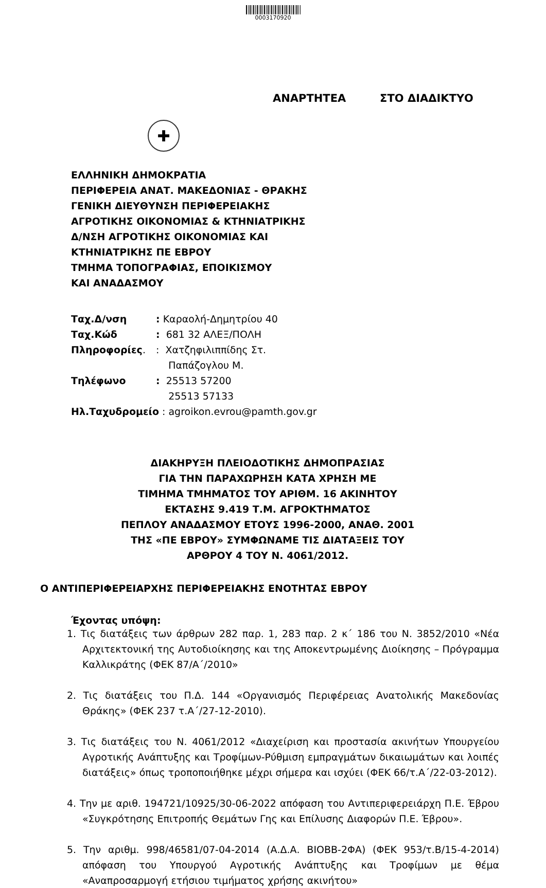0003170920
ΑΝΑΡΤΗΤΕΑ ΣΤΟ ΔΙΑΔΙΚΤΥΟ
✚
ΕΛΛΗΝΙΚΗ ΔΗΜΟΚΡΑΤΙΑ
ΠΕΡΙΦΕΡΕΙΑ ΑΝΑΤ. ΜΑΚΕΔΟΝΙΑΣ - ΘΡΑΚΗΣ
ΓΕΝΙΚΗ ΔΙΕΥΘΥΝΣΗ ΠΕΡΙΦΕΡΕΙΑΚΗΣ
ΑΓΡΟΤΙΚΗΣ ΟΙΚΟΝΟΜΙΑΣ & ΚΤΗΝΙΑΤΡΙΚΗΣ
Δ/ΝΣΗ ΑΓΡΟΤΙΚΗΣ ΟΙΚΟΝΟΜΙΑΣ ΚΑΙ
ΚΤΗΝΙΑΤΡΙΚΗΣ ΠΕ ΕΒΡΟΥ
ΤΜΗΜΑ ΤΟΠΟΓΡΑΦΙΑΣ, ΕΠΟΙΚΙΣΜΟΥ
ΚΑΙ ΑΝΑΔΑΣΜΟΥ
| Ταχ.Δ/νση | : Καραολή-Δημητρίου 40 |
| Ταχ.Κώδ | : 681 32 ΑΛΕΞ/ΠΟΛΗ |
| Πληροφορίες . | : Χατζηφιλιππίδης Στ. Παπάζογλου Μ. |
| Τηλέφωνο | : 25513 57200 25513 57133 |
| Ηλ.Ταχυδρομείο : agroikon.evrou@pamth.gov.gr | |
ΔΙΑΚΗΡΥΞΗ ΠΛΕΙΟΔΟΤΙΚΗΣ ΔΗΜΟΠΡΑΣΙΑΣ
ΓΙΑ ΤΗΝ ΠΑΡΑΧΩΡΗΣΗ ΚΑΤΑ ΧΡΗΣΗ ΜΕ
ΤΙΜΗΜΑ ΤΜΗΜΑΤΟΣ ΤΟΥ ΑΡΙΘΜ. 16 ΑΚΙΝΗΤΟΥ
ΕΚΤΑΣΗΣ 9.419 Τ.Μ. ΑΓΡΟΚΤΗΜΑΤΟΣ
ΠΕΠΛΟΥ ΑΝΑΔΑΣΜΟΥ ΕΤΟΥΣ 1996-2000, ΑΝΑΘ. 2001
ΤΗΣ «ΠΕ ΕΒΡΟΥ» ΣΥΜΦΩΝΑΜΕ ΤΙΣ ΔΙΑΤΑΞΕΙΣ ΤΟΥ
ΑΡΘΡΟΥ 4 ΤΟΥ Ν. 4061/2012.
Ο ΑΝΤΙΠΕΡΙΦΕΡΕΙΑΡΧΗΣ ΠΕΡΙΦΕΡΕΙΑΚΗΣ ΕΝΟΤΗΤΑΣ ΕΒΡΟΥ
Έχοντας υπόψη:
1. Τις διατάξεις των άρθρων 282 παρ. 1, 283 παρ. 2 κ΄ 186 του Ν. 3852/2010 «Νέα Αρχιτεκτονική της Αυτοδιοίκησης και της Αποκεντρωμένης Διοίκησης – Πρόγραμμα Καλλικράτης (ΦΕΚ 87/Α΄/2010»
2. Τις διατάξεις του Π.Δ. 144 «Οργανισμός Περιφέρειας Ανατολικής Μακεδονίας Θράκης» (ΦΕΚ 237 τ.Α΄/27-12-2010).
3. Τις διατάξεις του Ν. 4061/2012 «Διαχείριση και προστασία ακινήτων Υπουργείου Αγροτικής Ανάπτυξης και Τροφίμων-Ρύθμιση εμπραγμάτων δικαιωμάτων και λοιπές διατάξεις» όπως τροποποιήθηκε μέχρι σήμερα και ισχύει (ΦΕΚ 66/τ.Α΄/22-03-2012).
4. Την με αριθ. 194721/10925/30-06-2022 απόφαση του Αντιπεριφερειάρχη Π.Ε. Έβρου «Συγκρότησης Επιτροπής Θεμάτων Γης και Επίλυσης Διαφορών Π.Ε. Έβρου».
5. Την αριθμ. 998/46581/07-04-2014 (Α.Δ.Α. ΒΙΟΒΒ-2ΦΑ) (ΦΕΚ 953/τ.Β/15-4-2014) απόφαση του Υπουργού Αγροτικής Ανάπτυξης και Τροφίμων με θέμα «Αναπροσαρμογή ετήσιου τιμήματος χρήσης ακινήτου»